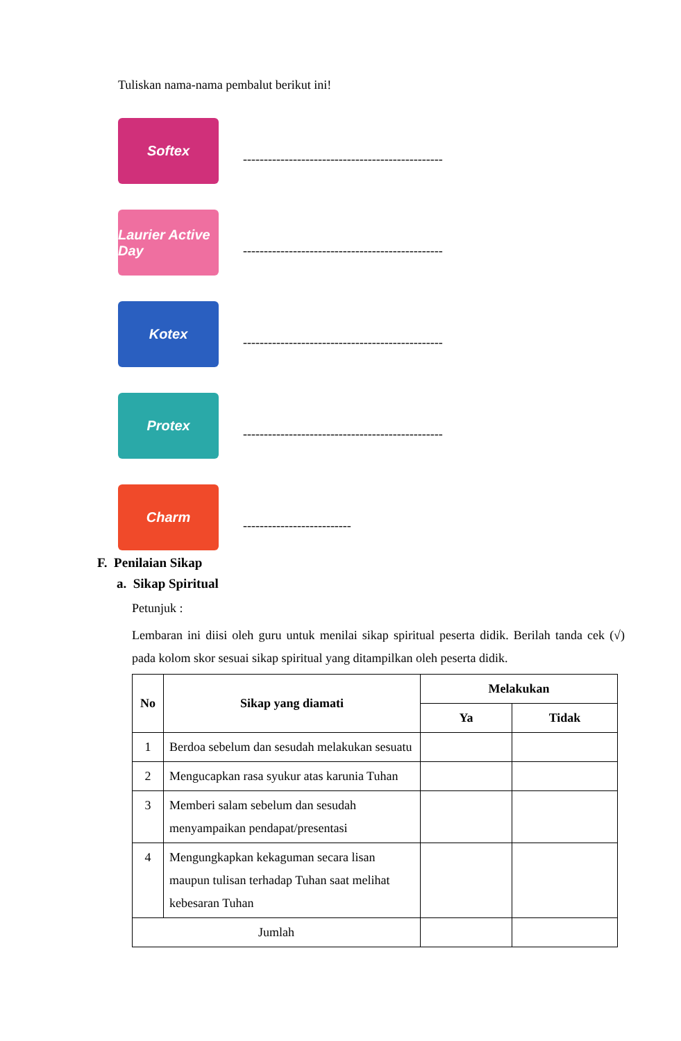Tuliskan nama-nama pembalut berikut ini!
Softex
------------------------------------------------
Laurier Active Day
------------------------------------------------
Kotex
------------------------------------------------
Protex
------------------------------------------------
Charm
--------------------------
F. Penilaian Sikap
a. Sikap Spiritual
Petunjuk :
Lembaran ini diisi oleh guru untuk menilai sikap spiritual peserta didik. Berilah tanda cek (√) pada kolom skor sesuai sikap spiritual yang ditampilkan oleh peserta didik.
| No | Sikap yang diamati | Melakukan | |
| --- | --- | --- | --- |
| | | Ya | Tidak |
| 1 | Berdoa sebelum dan sesudah melakukan sesuatu | | |
| 2 | Mengucapkan rasa syukur atas karunia Tuhan | | |
| 3 | Memberi salam sebelum dan sesudah menyampaikan pendapat/presentasi | | |
| 4 | Mengungkapkan kekaguman secara lisan maupun tulisan terhadap Tuhan saat melihat kebesaran Tuhan | | |
| Jumlah | | | |